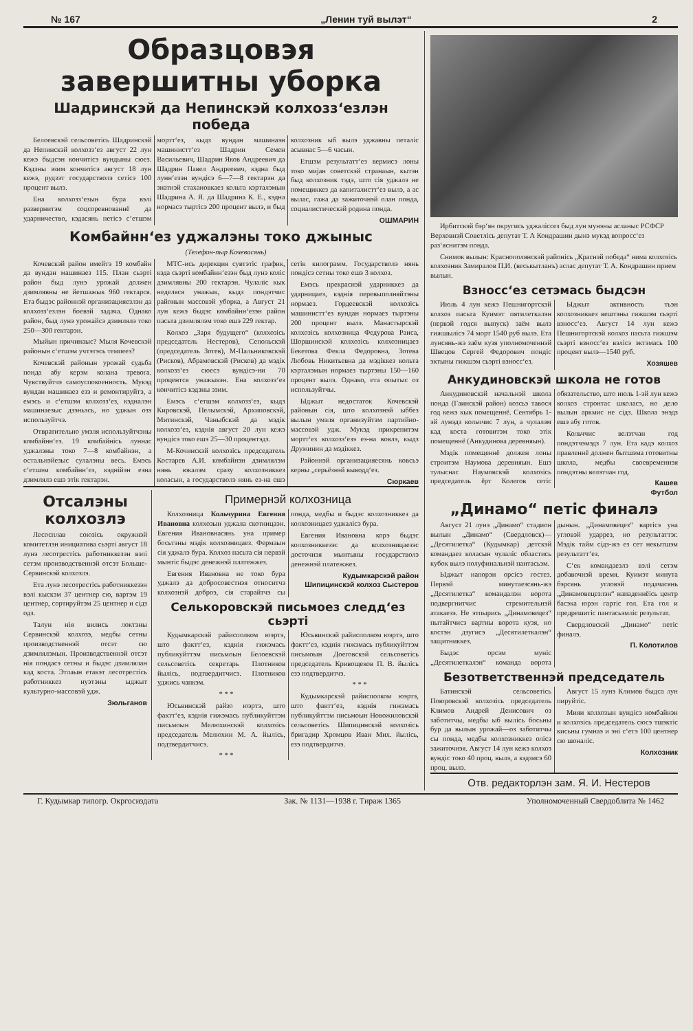№ 167 „Ленин туй вылэт“2
Образцовэя завершитны уборка
Шадринскэй да Непинскэй колхозз‘езлэн победа
Белоевскэй сельсоветісь Шадринскэй да Непинскэй колхозз‘ез август 22 лун кежэ быдсэн кончитісэ вундыны сюез. Кэдзны эзим кончитісэ август 18 лун кежэ, рудзэт государстволэ сетісэ 100 процент вылэ.
Ена колхозз‘езын бура вэлі развернитэм соцсоревнованнё да ударничество, кэдасянь петісэ с‘етшэм мортт‘ез, кыдз вундан машинаэн машинистт‘ез Шадрин Семен Васильевич, Шадрин Яков Андреевич да Шадрин Павел Андреевич, кэдна быд лунн‘езэн вундісэ 6—7—8 гектарэн да знатнэй стахановкаез кольта кэрталэмын Шадрина А. Я. да Шадрина К. Е., кэдна нормасэ тыртісэ 200 процент вылэ, и быд колхозник ыб вылэ уджавны петаліс асывнас 5—6 часын.
Етшэм результатт‘ез вермисэ лоны токо мијан советскэй странаын, кытэн быд колхозник тэдэ, што сія уджалэ не помещиккез да капиталистт‘ез вылэ, а ас вылас, гажа да зажиточнэй олан понда, социалистическэй родина понда.
ОШМАРИН
Комбайнн‘ез уджалэны токо джыныс
(Телефон-пыр Кочевасянь)
Кочевскэй район имейтэ 19 комбайн да вундан машинаез 115. План сьэрті район быд лунэ урожай должен дзимлявны не йетшажык 960 гектарся. Ета быдэс районнэй организацияезлэн да колхозз‘езлэн боевэй задача. Однако район, быд лунэ урожайсэ дзимлялэ токо 250—300 гектарэн.
Мыйын причинаыс? Мыля Кочевскэй районын с‘етшэм учтэтэсь темпеез?
Кочевскэй районын урожай судьба понда абу керэм колана тревога. Чувствуйтчэ самоуспокоенность. Мукэд вундан машинаез езэ и ремонтируйтэ, а емэсь и с‘етшэм колхозз‘ез, кэдналэн машинаезыс дзэньэсь, но уджын озэ используйтчэ.
Отвратительно умэля используйтчэны комбайнн‘ез. 19 комбайнісь луннас уджалэны токо 7—8 комбайнэн, а остальнэйезыс сулалэны весь. Емэсь с‘етшэм комбайнн‘ез, кэднійэн езна дзимлялэ ешэ этік гектарэн.
МТС-ись дирекция сувтэтіс график, кэда сьэрті комбайнн‘езэн быд лунэ колic дзимлявны 200 гектарэн. Чулаліс кык неделяся унажык, кыдз пондэтчис районын массовэй уборка, а Август 21 лун кежэ быдэс комбайнн‘езэн район пасьта дзимлялэм токо ешэ 229 гектар.
Колхоз „Заря будущего“ (колхозісь председатель Нестеров), Сепольскэй (председатель Зотев), М-Пальниковскэй (Рисков), Абрамовскэй (Рисков) да мэдік колхозз‘ез сюесэ вундісэ-ни 70 процентся унажыкэн. Ена колхозз‘ез кончитісэ кэдзны эзим.
Емэсь с‘етшэм колхозз‘ез, кыдз Кировскэй, Пелымскэй, Архиповскэй, Митинскэй, Чаныбскэй да мэдік колхозз‘ез, кэднія август 20 лун кежэ вундісэ токо ешэ 25—30 процентэдз.
М-Кочинскэй колхозісь председатель Костарев А.И. комбайнэн дзимлялэм нянь юкалэм сразу колхозниккез коласын, а государстволэ нянь ез-на ешэ сетік килограмм. Государстволэ нянь пондісэ сетны токо ешэ 3 колхоз.
Емэсь прекраснэй ударниккез да ударницаез, кэднія перевыполняйтэны нормаез. Гордеевскэй колхозісь машинистт‘ез вундан нормаез тыртэны 200 процент вылэ. Манастырскэй колхозісь колхозница Федурова Раиса, Шоршинскэй колхозісь колхозницаез Бекетова Фекла Федоровна, Зотева Любовь Никитьевна да мэдіккез кольта кэрталэмын нормаез тыртэны 150—160 процент вылэ. Однако, ета опытыс оз используйтчы.
Ыджыт недостаток Кочевскэй районын сія, што колхознэй ыббез вылын умэля организуйтэм партийно-массовэй удж. Мукэд прикрепитэм мортт‘ез колхозз‘езэ ез-на вовлэ, кыдз Дружинин да мэдіккез.
Районнэй организацияесянь ковсьэ керны „серьёзнэй выводд‘ез.
Сюркаев
Отсалэны колхозлэ
Лесосплав союзісь окружнэй комитетлэн инициатива сьэрті август 18 лунэ лесотрестісь работниккезэн вэлі сетэм производственнэй отсэт Больше-Сервинскэй колхозлэ.
Ета лунэ лесотрестісь работниккезэн вэлі кыскэм 37 центнер сю, вартэм 19 центнер, сортируйтэм 25 центнер и сідз одз.
Талун нія вились локтэны Сервинскэй колхозэ, медбы сетны производственнэй отсэт сю дзимлялэмын. Производственнэй отсэт нія пондасэ сетны и быдэс дзимлялан кад коста. Этлаын етакэт лесотрестісь работниккез нуэтэны ыджыт культурно-массовэй удж.
Зюльганов
Примернэй колхозница
Колхозница Кольчурина Евгения Ивановна колхозын уджала скотницаэн. Евгения Ивановнасянь уна пример босьтэны мэдік колхозницаез. Фермаын сія уджалэ бура. Колхоз пасьта сія первэй мынтіс быдэс денежнэй платежжез.
Евгения Ивановна не токо бура уджалэ да добросовестнэя относитчэ колхознэй доброэ, сія старайтчэ сы понда, медбы и быдэс колхозниккез да колхозницаез уджалісэ бура.
Евгения Ивановна корэ быдэс колхозниккезэс да колхозницаезэс досточнэя мынтыны государстволэ денежнэй платежжез.
Кудымкарскэй район Шипицинскэй колхоз Сыстеров
Селькоровскэй письмоез следд‘ез сьэрті
Кудымкарскэй райисполком юэртэ, што фактт‘ез, кэднія гижэмась публикуйттэм письмоын Белоевскэй сельсоветісь секретарь Плотников йылісь, подтвердитчисэ. Плотников уджись чапкэм.
* * *
Юсьвинскэй райзо юэртэ, што фактт‘ез, кэднія гижэмась публикуйттэм письмоын Мелюхинскэй колхозісь председатель Мелюхин М. А. йылісь, подтвердитчисэ.
* * *
Юсьвинскэй райисполком юэртэ, што фактт‘ез, кэднія гижэмась публикуйттэм письмоын Доеговскэй сельсоветісь председатель Кривощеков П. В. йылісь езэ подтвердитчэ.
* * *
Кудымкарскэй райисполком юэртэ, што фактт‘ез, кэднія гижэмась публикуйттэм письмоын Новожиловскэй сельсоветісь Шипицинскэй колхозісь бригадир Хромцов Иван Мих. йылісь, езэ подтвердитчэ.
Ирбитскэй бэр‘ян округись уджалісcез быд лун мунэны асланыс РСФСР Верховнэй Советлісь депутат Т. А Кондрашин дынэ мукэд вопросс‘ез раз‘яснитэм понда.
Снимок вылын: Краснополянскэй районісь „Краснэй победа“ нима колхозісь колхозник Замиралов П.И. (веськытланъ) аслас депутат Т. А. Кондрашин прием вылын.
Взносс‘ез сетэмась быдсэн
Июль 4 лун кежэ Пешнигортскэй колхоз пасьта Куимэт пятилеткалэн (первэй годся выпуск) заём вылэ гижшылісэ 74 морт 1540 руб вылэ. Ета лунсянь-жэ заём кузя уполномоченнэй Швецов Сергей Федорович пондіс эктыны гижшэм сьэрті взносс‘ез.
Ыджыт активность тьэн колхозниккез вештэны гижшэм сьэрті взносс‘ез. Август 14 лун кежэ Пешнигортскэй колхоз пасьта гижшэм сьэрті взносс‘ез вэлісэ эктэмась 100 процент вылэ—1540 руб.
Хозяшев
Анкудиновскэй школа не готов
Анкудиновскэй начальнэй школа понда (Гаинскэй район) козсьэ тавося год кежэ кык помещеннё. Сентябрь 1-эй лунэдз кольччис 7 лун, а чулалэм кад коста готовитэм токо этік помещеннё (Анкудинова деревняын).
Мэдік помещеннё должен лоны строитэм Наумова деревняын. Ешэ тулыснас Наумовскэй колхозісь председатель ёрт Колегов сетіс обязательство, што июль 1-эй лун кежэ колхоз стронтас школасэ, но дело вылын аркмис не сідз. Школа энэдз ешэ абу готов.
Кольччис велэтчан год пондэтчэмэдз 7 лун. Ета кадэ колхоз правленнё должен бытшэма готовитны школа, медбы своевременнэя пондэтны велэтчан год.
Кашев
Футбол
„Динамо“ петіс финалэ
Август 21 лунэ „Динамо“ стадион вылын „Динамо“ (Свердловск)—„Десятилетка“ (Кудымкар) детскэй командаез коласын чулаліс областись кубок вылэ полуфинальнэй пантасьэм.
Ыджыт напорэн орсісэ гостез. Первэй минутаезсянь-жэ „Десятилетка“ командалэн ворота подвергнитчис стремительнэй атакаезэ. Не этпырись „Динамовецез“ пытайтчисэ вартны ворота кузя, но костэн дзугисэ „Десятилеткалэн“ защитниккез.
Быдэс орсэм муніс „Десятилеткалэн“ команда ворота дынын. „Динамовецез“ вартісэ уна угловэй ударрез, но результаттэг. Мэдік тайм сідз-жэ ез сет некытшэм результатт‘ез.
С‘ек командаезлэ вэлі сетэм добавочнэй время. Куимэт минута бэрсянь угловэй подачасянь „Динамовецезлэн“ нападеннёісь центр басэка юрэн гартіс гол. Ета гол и предрешитіс пантасьэмліс результат.
Свердловскэй „Динамо“ петіс финалэ.
П. Колотилов
Безответственнэй председатель
Батинскэй сельсоветісь Поюровскэй колхозісь председатель Климов Андрей Денисович оз заботитчы, медбы ыб вылісь босьны бур да вылын урожай—оз заботитчы сы понда, медбы колхозниккез олісэ зажиточнэя. Август 14 лун кежэ колхоз вундіс токо 40 проц. вылэ, а кэдзисэ 60 проц. вылэ.
Август 15 лунэ Климов быдса лун пируйтіс.
Мияи колхозын вундісэ комбайнэн и колхозісь председатель сюсэ тшэктіс кисьны гумнаэ и эні с‘етэ 100 центнер сю шоналіс.
Колхозник
Отв. редакторлэн зам. Я. И. Нестеров
Г. Кудымкар типогр. Окргосиздата Зак. № 1131—1938 г. Тираж 1365 Уполномоченный Свердоблита № 1462